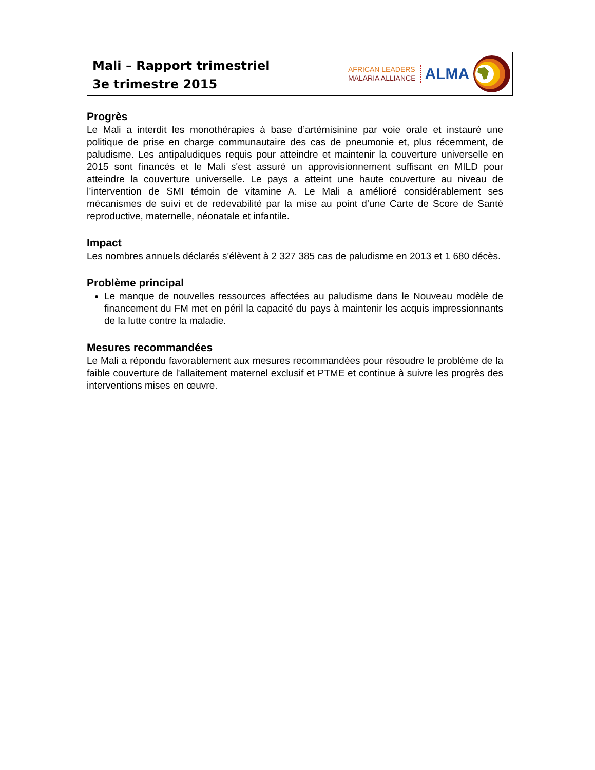Mali – Rapport trimestriel
3e trimestre 2015
AFRICAN LEADERS
MALARIA ALLIANCE
ALMA
Progrès
Le Mali a interdit les monothérapies à base d’artémisinine par voie orale et instauré une politique de prise en charge communautaire des cas de pneumonie et, plus récemment, de paludisme. Les antipaludiques requis pour atteindre et maintenir la couverture universelle en 2015 sont financés et le Mali s'est assuré un approvisionnement suffisant en MILD pour atteindre la couverture universelle. Le pays a atteint une haute couverture au niveau de l’intervention de SMI témoin de vitamine A. Le Mali a amélioré considérablement ses mécanismes de suivi et de redevabilité par la mise au point d’une Carte de Score de Santé reproductive, maternelle, néonatale et infantile.
Impact
Les nombres annuels déclarés s'élèvent à 2 327 385 cas de paludisme en 2013 et 1 680 décès.
Problème principal
Le manque de nouvelles ressources affectées au paludisme dans le Nouveau modèle de financement du FM met en péril la capacité du pays à maintenir les acquis impressionnants de la lutte contre la maladie.
Mesures recommandées
Le Mali a répondu favorablement aux mesures recommandées pour résoudre le problème de la faible couverture de l'allaitement maternel exclusif et PTME et continue à suivre les progrès des interventions mises en œuvre.